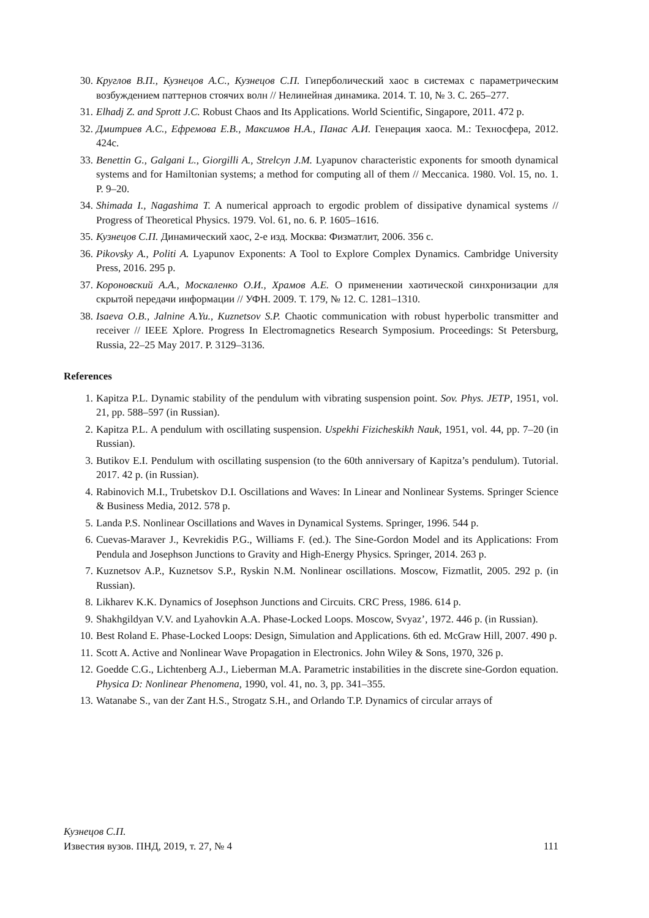30. Круглов В.П., Кузнецов А.С., Кузнецов С.П. Гиперболический хаос в системах с параметрическим возбуждением паттернов стоячих волн // Нелинейная динамика. 2014. Т. 10, № 3. С. 265–277.
31. Elhadj Z. and Sprott J.C. Robust Chaos and Its Applications. World Scientific, Singapore, 2011. 472 p.
32. Дмитриев А.С., Ефремова Е.В., Максимов Н.А., Панас А.И. Генерация хаоса. М.: Техносфера, 2012. 424с.
33. Benettin G., Galgani L., Giorgilli A., Strelcyn J.M. Lyapunov characteristic exponents for smooth dynamical systems and for Hamiltonian systems; a method for computing all of them // Meccanica. 1980. Vol. 15, no. 1. P. 9–20.
34. Shimada I., Nagashima T. A numerical approach to ergodic problem of dissipative dynamical systems // Progress of Theoretical Physics. 1979. Vol. 61, no. 6. P. 1605–1616.
35. Кузнецов С.П. Динамический хаос, 2-е изд. Москва: Физматлит, 2006. 356 с.
36. Pikovsky A., Politi A. Lyapunov Exponents: A Tool to Explore Complex Dynamics. Cambridge University Press, 2016. 295 p.
37. Короновский А.А., Москаленко О.И., Храмов А.Е. О применении хаотической синхронизации для скрытой передачи информации // УФН. 2009. Т. 179, № 12. С. 1281–1310.
38. Isaeva O.B., Jalnine A.Yu., Kuznetsov S.P. Chaotic communication with robust hyperbolic transmitter and receiver // IEEE Xplore. Progress In Electromagnetics Research Symposium. Proceedings: St Petersburg, Russia, 22–25 May 2017. P. 3129–3136.
References
1. Kapitza P.L. Dynamic stability of the pendulum with vibrating suspension point. Sov. Phys. JETP, 1951, vol. 21, pp. 588–597 (in Russian).
2. Kapitza P.L. A pendulum with oscillating suspension. Uspekhi Fizicheskikh Nauk, 1951, vol. 44, pp. 7–20 (in Russian).
3. Butikov E.I. Pendulum with oscillating suspension (to the 60th anniversary of Kapitza’s pendulum). Tutorial. 2017. 42 p. (in Russian).
4. Rabinovich M.I., Trubetskov D.I. Oscillations and Waves: In Linear and Nonlinear Systems. Springer Science & Business Media, 2012. 578 p.
5. Landa P.S. Nonlinear Oscillations and Waves in Dynamical Systems. Springer, 1996. 544 p.
6. Cuevas-Maraver J., Kevrekidis P.G., Williams F. (ed.). The Sine-Gordon Model and its Applications: From Pendula and Josephson Junctions to Gravity and High-Energy Physics. Springer, 2014. 263 p.
7. Kuznetsov A.P., Kuznetsov S.P., Ryskin N.M. Nonlinear oscillations. Moscow, Fizmatlit, 2005. 292 p. (in Russian).
8. Likharev K.K. Dynamics of Josephson Junctions and Circuits. CRC Press, 1986. 614 p.
9. Shakhgildyan V.V. and Lyahovkin A.A. Phase-Locked Loops. Moscow, Svyaz’, 1972. 446 p. (in Russian).
10. Best Roland E. Phase-Locked Loops: Design, Simulation and Applications. 6th ed. McGraw Hill, 2007. 490 p.
11. Scott A. Active and Nonlinear Wave Propagation in Electronics. John Wiley & Sons, 1970, 326 p.
12. Goedde C.G., Lichtenberg A.J., Lieberman M.A. Parametric instabilities in the discrete sine-Gordon equation. Physica D: Nonlinear Phenomena, 1990, vol. 41, no. 3, pp. 341–355.
13. Watanabe S., van der Zant H.S., Strogatz S.H., and Orlando T.P. Dynamics of circular arrays of
Кузнецов С.П.
Известия вузов. ПНД, 2019, т. 27, № 4 111